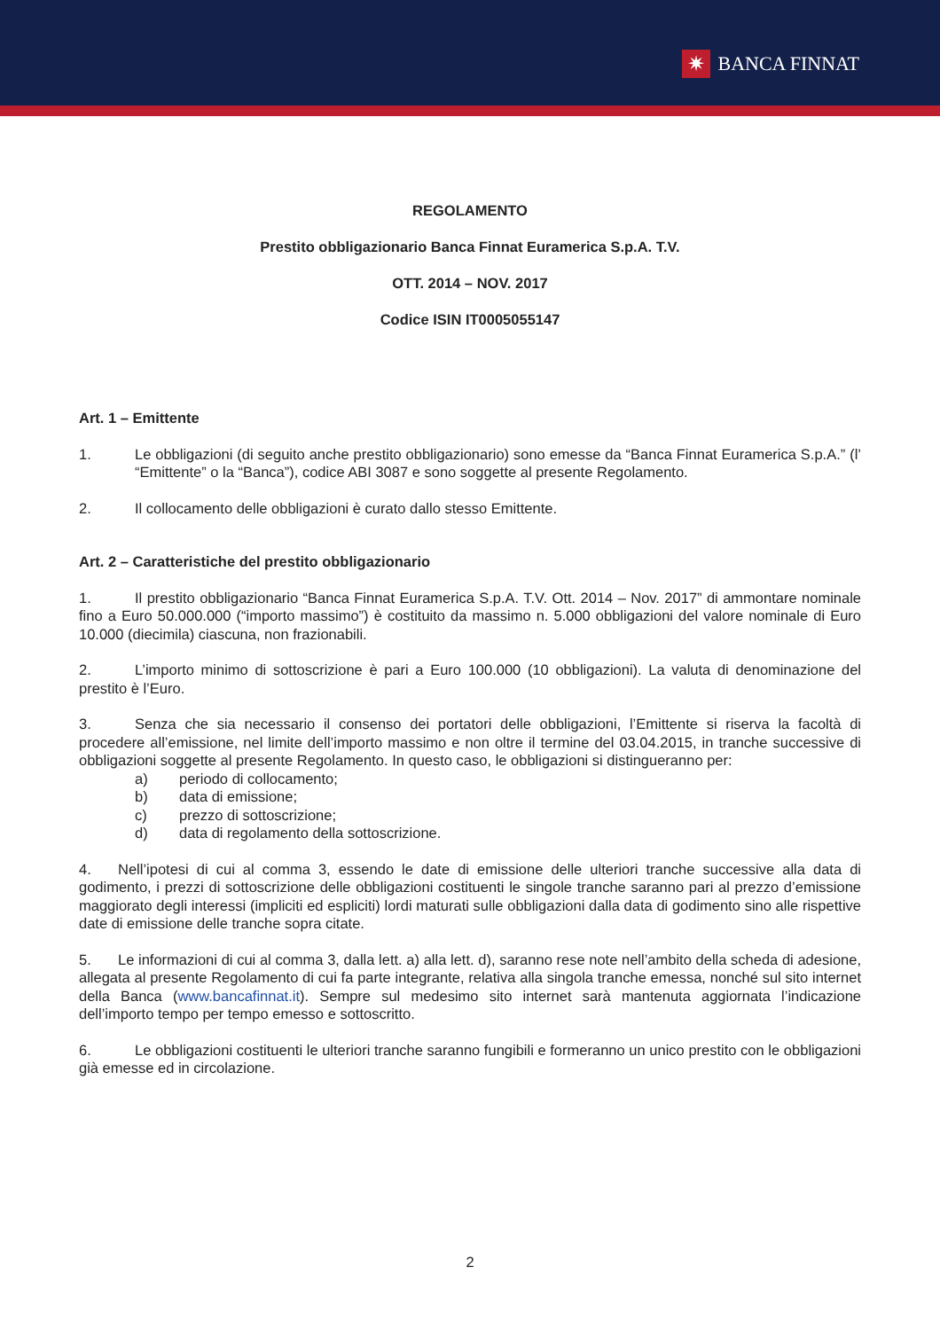✷ BANCA FINNAT
REGOLAMENTO
Prestito obbligazionario Banca Finnat Euramerica S.p.A. T.V.
OTT. 2014 – NOV. 2017
Codice ISIN IT0005055147
Art. 1 – Emittente
1. Le obbligazioni (di seguito anche prestito obbligazionario) sono emesse da “Banca Finnat Euramerica S.p.A.” (l’ “Emittente” o la “Banca”), codice ABI 3087 e sono soggette al presente Regolamento.
2. Il collocamento delle obbligazioni è curato dallo stesso Emittente.
Art. 2 – Caratteristiche del prestito obbligazionario
1. Il prestito obbligazionario “Banca Finnat Euramerica S.p.A. T.V. Ott. 2014 – Nov. 2017” di ammontare nominale fino a Euro 50.000.000 (“importo massimo”) è costituito da massimo n. 5.000 obbligazioni del valore nominale di Euro 10.000 (diecimila) ciascuna, non frazionabili.
2. L’importo minimo di sottoscrizione è pari a Euro 100.000 (10 obbligazioni). La valuta di denominazione del prestito è l’Euro.
3. Senza che sia necessario il consenso dei portatori delle obbligazioni, l’Emittente si riserva la facoltà di procedere all’emissione, nel limite dell’importo massimo e non oltre il termine del 03.04.2015, in tranche successive di obbligazioni soggette al presente Regolamento. In questo caso, le obbligazioni si distingueranno per:
a) periodo di collocamento;
b) data di emissione;
c) prezzo di sottoscrizione;
d) data di regolamento della sottoscrizione.
4. Nell’ipotesi di cui al comma 3, essendo le date di emissione delle ulteriori tranche successive alla data di godimento, i prezzi di sottoscrizione delle obbligazioni costituenti le singole tranche saranno pari al prezzo d’emissione maggiorato degli interessi (impliciti ed espliciti) lordi maturati sulle obbligazioni dalla data di godimento sino alle rispettive date di emissione delle tranche sopra citate.
5. Le informazioni di cui al comma 3, dalla lett. a) alla lett. d), saranno rese note nell’ambito della scheda di adesione, allegata al presente Regolamento di cui fa parte integrante, relativa alla singola tranche emessa, nonché sul sito internet della Banca (www.bancafinnat.it). Sempre sul medesimo sito internet sarà mantenuta aggiornata l’indicazione dell’importo tempo per tempo emesso e sottoscritto.
6. Le obbligazioni costituenti le ulteriori tranche saranno fungibili e formeranno un unico prestito con le obbligazioni già emesse ed in circolazione.
2